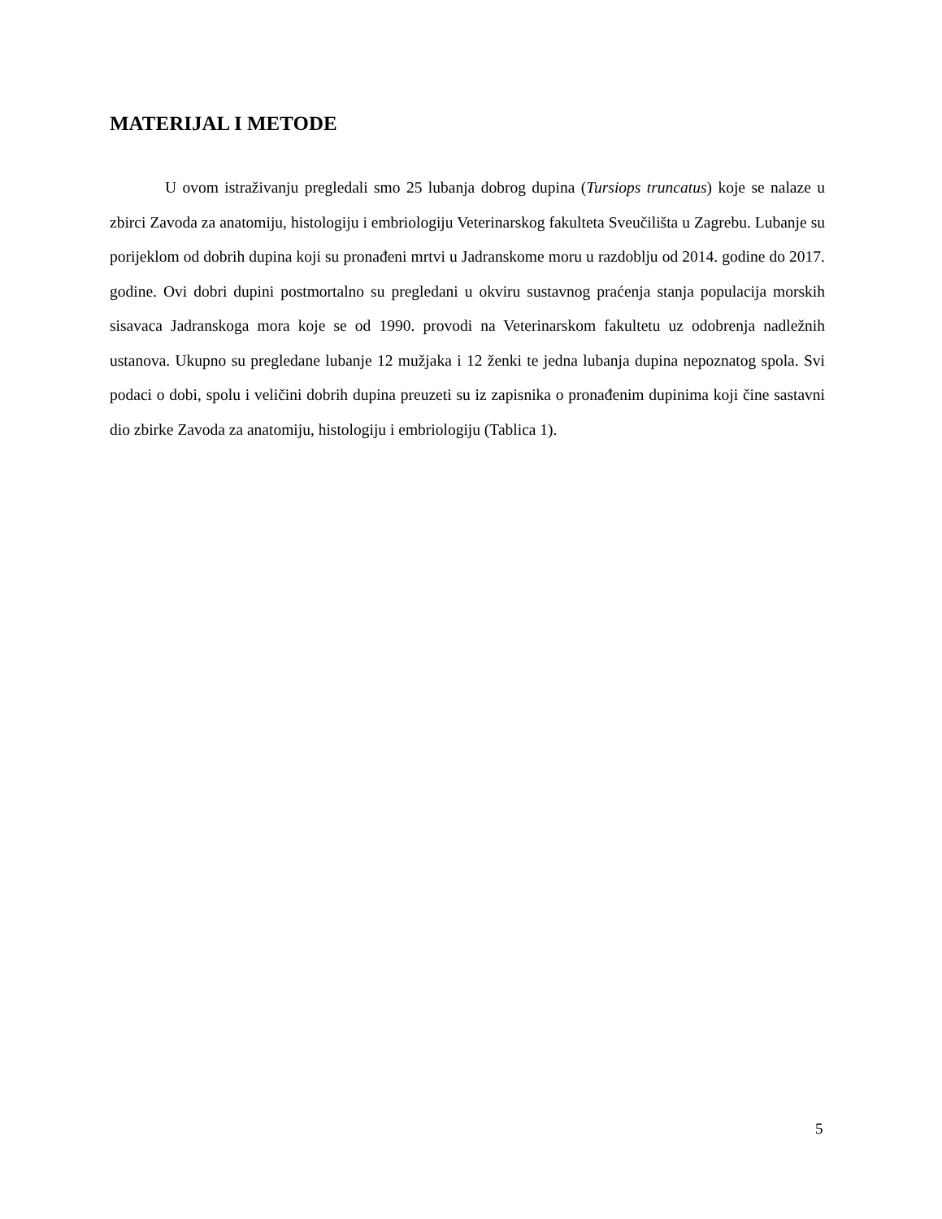MATERIJAL I METODE
U ovom istraživanju pregledali smo 25 lubanja dobrog dupina (Tursiops truncatus) koje se nalaze u zbirci Zavoda za anatomiju, histologiju i embriologiju Veterinarskog fakulteta Sveučilišta u Zagrebu. Lubanje su porijeklom od dobrih dupina koji su pronađeni mrtvi u Jadranskome moru u razdoblju od 2014. godine do 2017. godine. Ovi dobri dupini postmortalno su pregledani u okviru sustavnog praćenja stanja populacija morskih sisavaca Jadranskoga mora koje se od 1990. provodi na Veterinarskom fakultetu uz odobrenja nadležnih ustanova. Ukupno su pregledane lubanje 12 mužjaka i 12 ženki te jedna lubanja dupina nepoznatog spola. Svi podaci o dobi, spolu i veličini dobrih dupina preuzeti su iz zapisnika o pronađenim dupinima koji čine sastavni dio zbirke Zavoda za anatomiju, histologiju i embriologiju (Tablica 1).
5